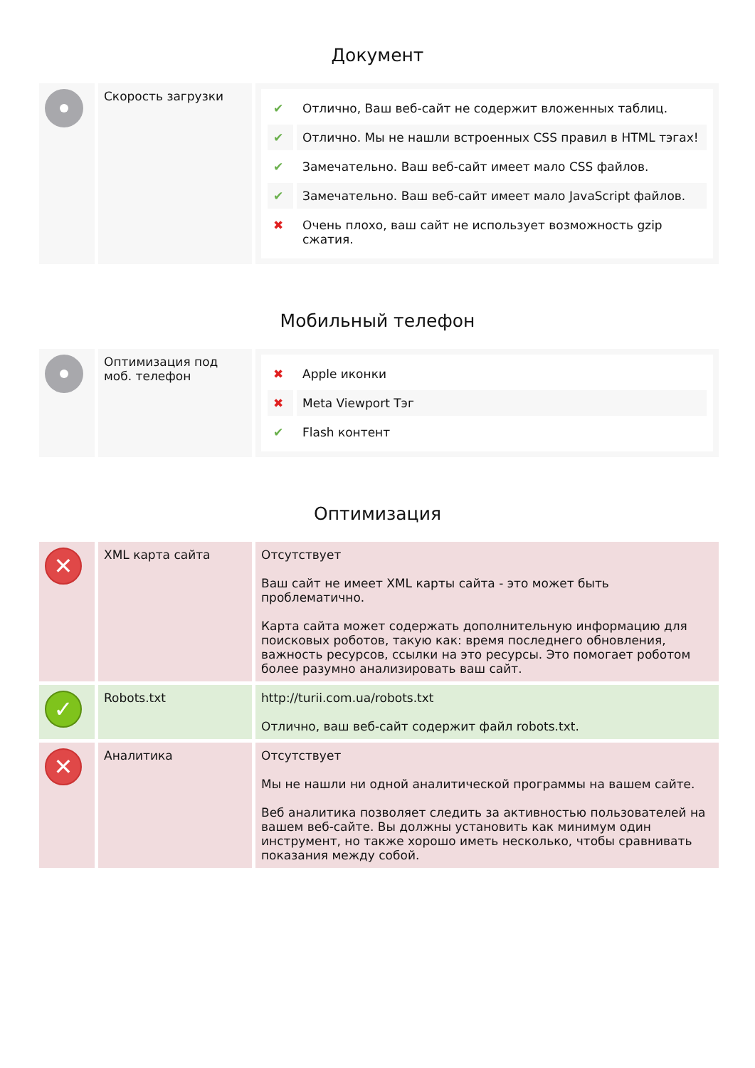Документ
| | Скорость загрузки | / ✔ / Отлично, Ваш веб-сайт не содержит вложенных таблиц. / / ✔ / Отлично. Мы не нашли встроенных CSS правил в HTML тэгах! / / ✔ / Замечательно. Ваш веб-сайт имеет мало CSS файлов. / / ✔ / Замечательно. Ваш веб-сайт имеет мало JavaScript файлов. / / ✖ / Очень плохо, ваш сайт не использует возможность gzip сжатия. / |
Мобильный телефон
| | Оптимизация под моб. телефон | / ✖ / Apple иконки / / ✖ / Meta Viewport Тэг / / ✔ / Flash контент / |
Оптимизация
| ✕ | XML карта сайта | Отсутствует Ваш сайт не имеет XML карты сайта - это может быть проблематично. Карта сайта может содержать дополнительную информацию для поисковых роботов, такую как: время последнего обновления, важность ресурсов, ссылки на это ресурсы. Это помогает роботом более разумно анализировать ваш сайт. |
| ✓ | Robots.txt | http://turii.com.ua/robots.txt Отлично, ваш веб-сайт содержит файл robots.txt. |
| ✕ | Аналитика | Отсутствует Мы не нашли ни одной аналитической программы на вашем сайте. Веб аналитика позволяет следить за активностью пользователей на вашем веб-сайте. Вы должны установить как минимум один инструмент, но также хорошо иметь несколько, чтобы сравнивать показания между собой. |